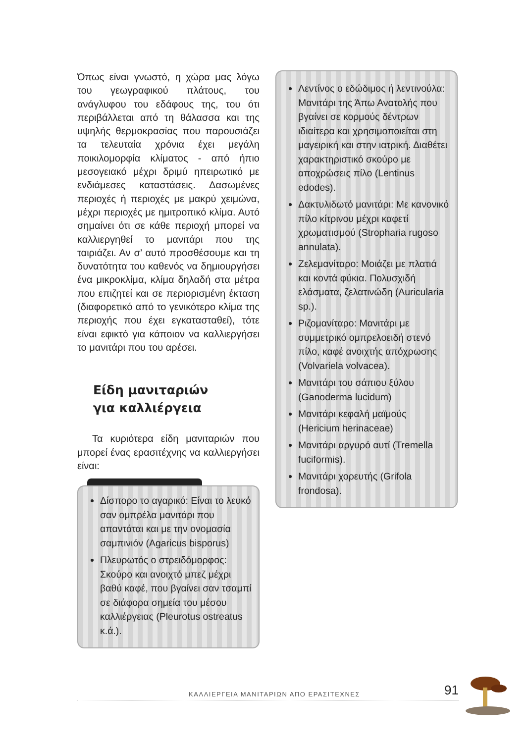Όπως είναι γνωστό, η χώρα μας λόγω του γεωγραφικού πλάτους, του ανάγλυφου του εδάφους της, του ότι περιβάλλεται από τη θάλασσα και της υψηλής θερμοκρασίας που παρουσιάζει τα τελευταία χρόνια έχει μεγάλη ποικιλομορφία κλίματος - από ήπιο μεσογειακό μέχρι δριμύ ηπειρωτικό με ενδιάμεσες καταστάσεις. Δασωμένες περιοχές ή περιοχές με μακρύ χειμώνα, μέχρι περιοχές με ημιτροπικό κλίμα. Αυτό σημαίνει ότι σε κάθε περιοχή μπορεί να καλλιεργηθεί το μανιτάρι που της ταιριάζει. Αν σ’ αυτό προσθέσουμε και τη δυνατότητα του καθενός να δημιουργήσει ένα μικροκλίμα, κλίμα δηλαδή στα μέτρα που επιζητεί και σε περιορισμένη έκταση (διαφορετικό από το γενικότερο κλίμα της περιοχής που έχει εγκατασταθεί), τότε είναι εφικτό για κάποιον να καλλιεργήσει το μανιτάρι που του αρέσει.
Είδη μανιταριών
για καλλιέργεια
Τα κυριότερα είδη μανιταριών που μπορεί ένας ερασιτέχνης να καλλιεργήσει είναι:
Δίσπορο το αγαρικό: Είναι το λευκό σαν ομπρέλα μανιτάρι που απαντάται και με την ονομασία σαμπινιόν (Agaricus bisporus)
Πλευρωτός ο στρειδόμορφος: Σκούρο και ανοιχτό μπεζ μέχρι βαθύ καφέ, που βγαίνει σαν τσαμπί σε διάφορα σημεία του μέσου καλλιέργειας (Pleurotus ostreatus κ.ά.).
Λεντίνος ο εδώδιμος ή λεντινούλα: Μανιτάρι της Άπω Ανατολής που βγαίνει σε κορμούς δέντρων ιδιαίτερα και χρησιμοποιείται στη μαγειρική και στην ιατρική. Διαθέτει χαρακτηριστικό σκούρο με αποχρώσεις πίλο (Lentinus edodes).
Δακτυλιδωτό μανιτάρι: Με κανονικό πίλο κίτρινου μέχρι καφετί χρωματισμού (Stropharia rugoso annulata).
Ζελεμανίταρο: Μοιάζει με πλατιά και κοντά φύκια. Πολυσχιδή ελάσματα, ζελατινώδη (Auricularia sp.).
Ριζομανίταρο: Μανιτάρι με συμμετρικό ομπρελοειδή στενό πίλο, καφέ ανοιχτής απόχρωσης (Volvariela volvacea).
Μανιτάρι του σάπιου ξύλου (Ganoderma lucidum)
Μανιτάρι κεφαλή μαϊμούς (Hericium herinaceae)
Μανιτάρι αργυρό αυτί (Tremella fuciformis).
Μανιτάρι χορευτής (Grifola frondosa).
ΚΑΛΛΙΕΡΓΕΙΑ ΜΑΝΙΤΑΡΙΩΝ ΑΠΟ ΕΡΑΣΙΤΕΧΝΕΣ 91